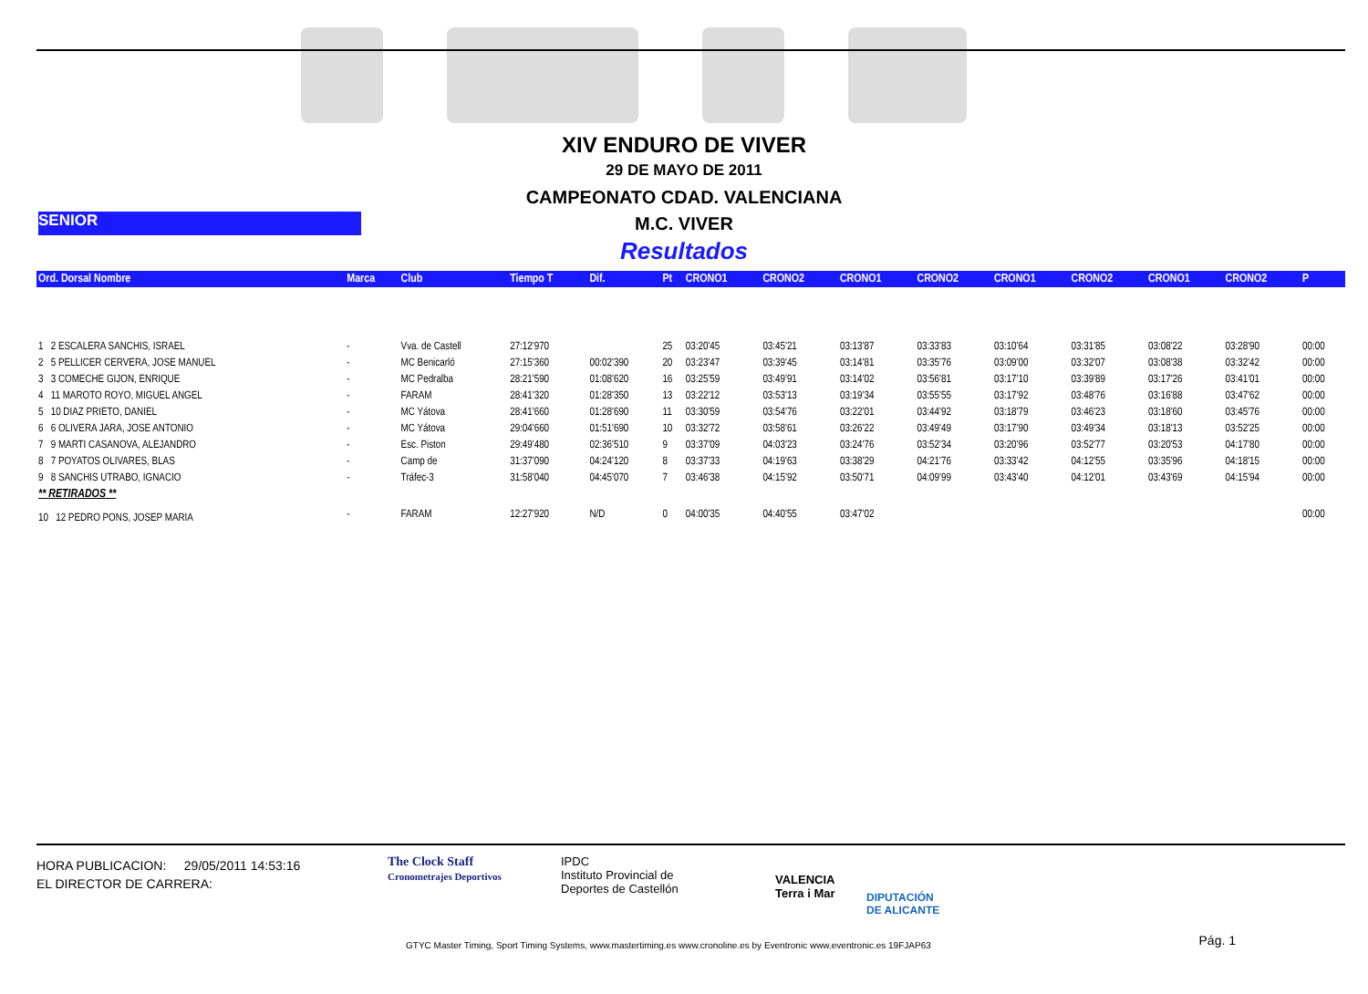XIV ENDURO DE VIVER
29 DE MAYO DE 2011
CAMPEONATO CDAD. VALENCIANA
SENIOR
M.C. VIVER
Resultados
| Ord. Dorsal Nombre | Marca | Club | Tiempo T | Dif. | Pt | CRONO1 | CRONO2 | CRONO1 | CRONO2 | CRONO1 | CRONO2 | CRONO1 | CRONO2 | P |
| --- | --- | --- | --- | --- | --- | --- | --- | --- | --- | --- | --- | --- | --- | --- |
| 1 2 ESCALERA SANCHIS, ISRAEL | - | Vva. de Castell | 27:12'970 | | 25 | 03:20'45 | 03:45'21 | 03:13'87 | 03:33'83 | 03:10'64 | 03:31'85 | 03:08'22 | 03:28'90 | 00:00 |
| 2 5 PELLICER CERVERA, JOSE MANUEL | - | MC Benicarló | 27:15'360 | 00:02'390 | 20 | 03:23'47 | 03:39'45 | 03:14'81 | 03:35'76 | 03:09'00 | 03:32'07 | 03:08'38 | 03:32'42 | 00:00 |
| 3 3 COMECHE GIJON, ENRIQUE | - | MC Pedralba | 28:21'590 | 01:08'620 | 16 | 03:25'59 | 03:49'91 | 03:14'02 | 03:56'81 | 03:17'10 | 03:39'89 | 03:17'26 | 03:41'01 | 00:00 |
| 4 11 MAROTO ROYO, MIGUEL ANGEL | - | FARAM | 28:41'320 | 01:28'350 | 13 | 03:22'12 | 03:53'13 | 03:19'34 | 03:55'55 | 03:17'92 | 03:48'76 | 03:16'88 | 03:47'62 | 00:00 |
| 5 10 DIAZ PRIETO, DANIEL | - | MC Yátova | 28:41'660 | 01:28'690 | 11 | 03:30'59 | 03:54'76 | 03:22'01 | 03:44'92 | 03:18'79 | 03:46'23 | 03:18'60 | 03:45'76 | 00:00 |
| 6 6 OLIVERA JARA, JOSE ANTONIO | - | MC Yátova | 29:04'660 | 01:51'690 | 10 | 03:32'72 | 03:58'61 | 03:26'22 | 03:49'49 | 03:17'90 | 03:49'34 | 03:18'13 | 03:52'25 | 00:00 |
| 7 9 MARTI CASANOVA, ALEJANDRO | - | Esc. Piston | 29:49'480 | 02:36'510 | 9 | 03:37'09 | 04:03'23 | 03:24'76 | 03:52'34 | 03:20'96 | 03:52'77 | 03:20'53 | 04:17'80 | 00:00 |
| 8 7 POYATOS OLIVARES, BLAS | - | Camp de | 31:37'090 | 04:24'120 | 8 | 03:37'33 | 04:19'63 | 03:38'29 | 04:21'76 | 03:33'42 | 04:12'55 | 03:35'96 | 04:18'15 | 00:00 |
| 9 8 SANCHIS UTRABO, IGNACIO | - | Tráfec-3 | 31:58'040 | 04:45'070 | 7 | 03:46'38 | 04:15'92 | 03:50'71 | 04:09'99 | 03:43'40 | 04:12'01 | 03:43'69 | 04:15'94 | 00:00 |
| ** RETIRADOS ** | | | | | | | | | | | | | | |
| 10 12 PEDRO PONS, JOSEP MARIA | - | FARAM | 12:27'920 | N/D | 0 | 04:00'35 | 04:40'55 | 03:47'02 | | | | | | 00:00 |
HORA PUBLICACION: 29/05/2011 14:53:16
EL DIRECTOR DE CARRERA:
The Clock Staff
Cronometrajes Deportivos
IPDC
Instituto Provincial de
Deportes de Castellón
VALENCIA
Terra i Mar
DIPUTACIÓN
DE ALICANTE
Pág. 1
GTYC Master Timing, Sport Timing Systems, www.mastertiming.es www.cronoline.es by Eventronic www.eventronic.es 19FJAP63